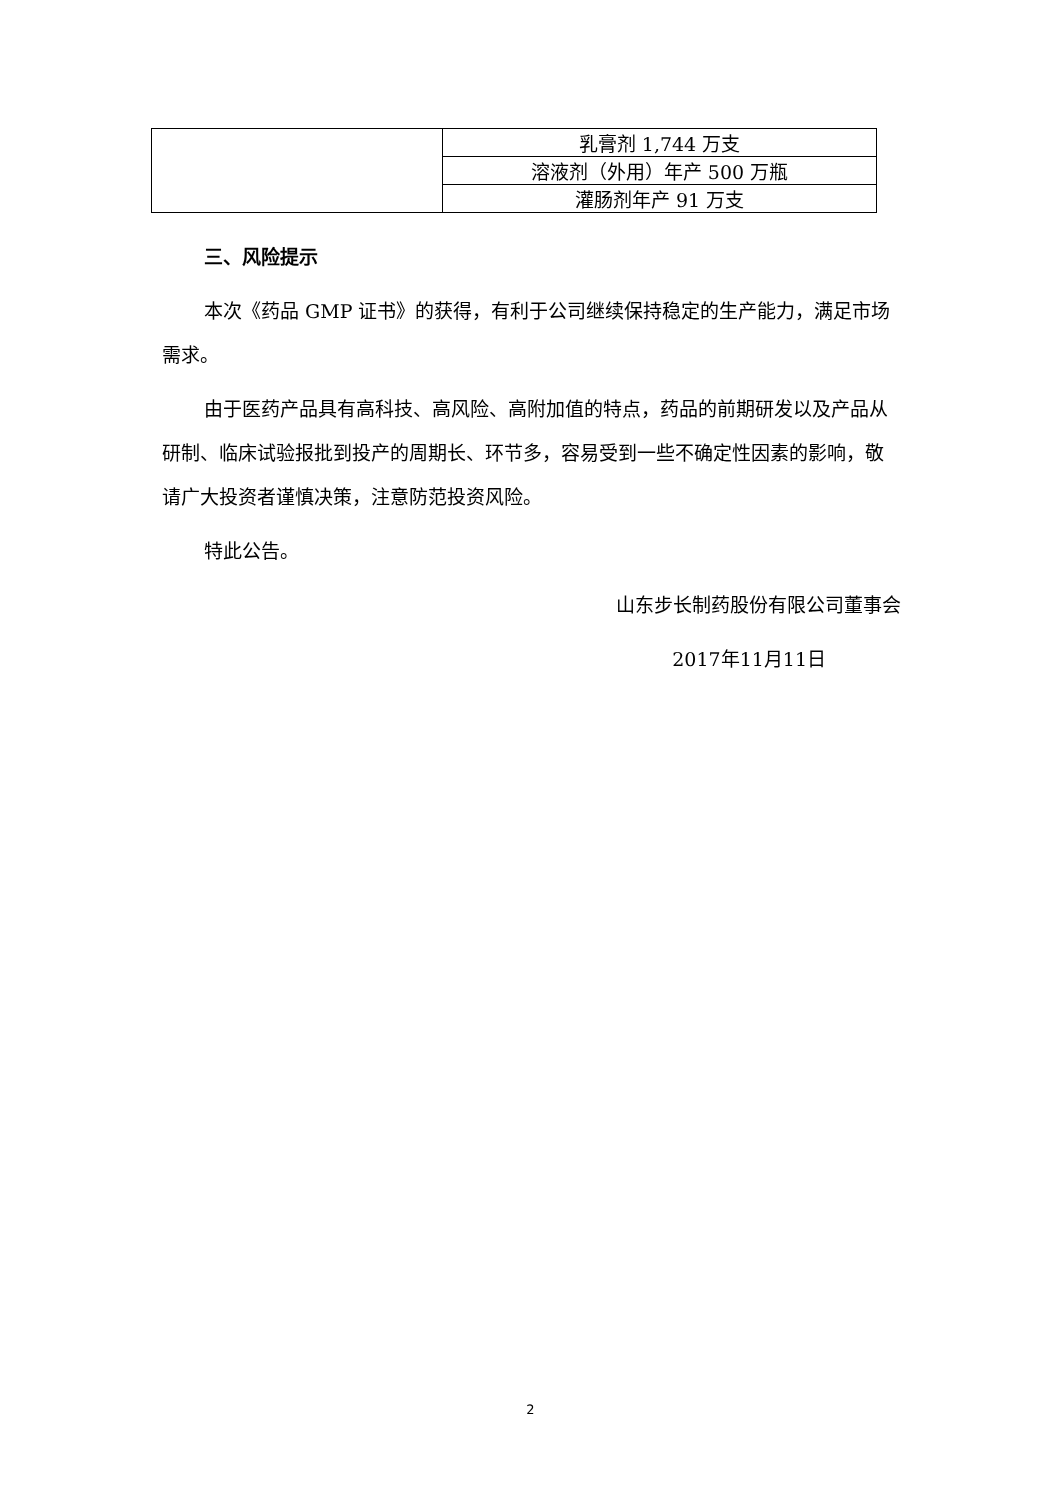| | 乳膏剂 1,744 万支 |
| | 溶液剂（外用）年产 500 万瓶 |
| | 灌肠剂年产 91 万支 |
三、风险提示
本次《药品 GMP 证书》的获得，有利于公司继续保持稳定的生产能力，满足市场需求。
由于医药产品具有高科技、高风险、高附加值的特点，药品的前期研发以及产品从研制、临床试验报批到投产的周期长、环节多，容易受到一些不确定性因素的影响，敬请广大投资者谨慎决策，注意防范投资风险。
特此公告。
山东步长制药股份有限公司董事会
2017年11月11日
2